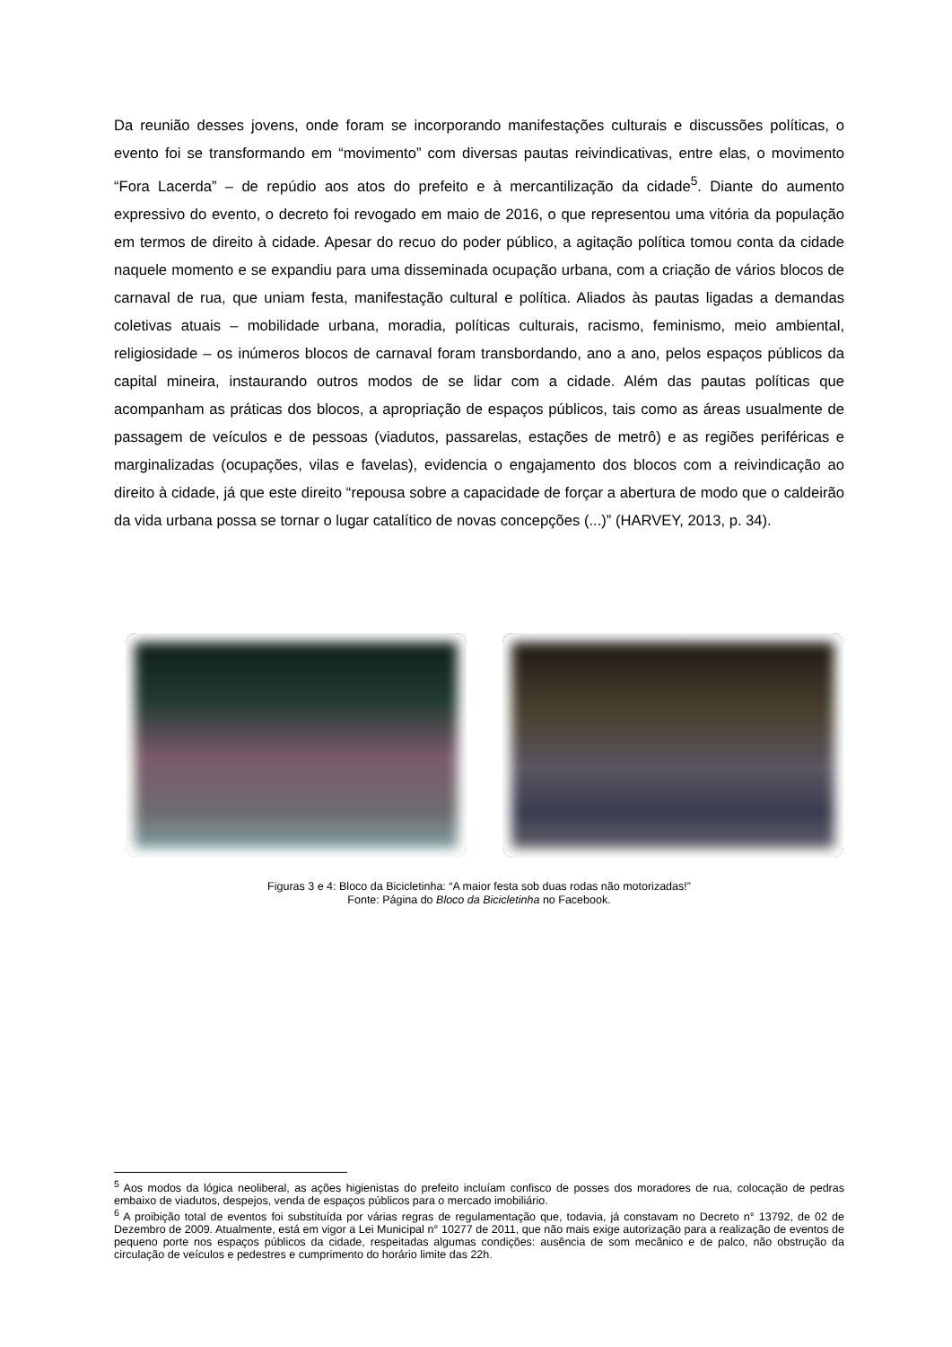Da reunião desses jovens, onde foram se incorporando manifestações culturais e discussões políticas, o evento foi se transformando em “movimento” com diversas pautas reivindicativas, entre elas, o movimento “Fora Lacerda” – de repúdio aos atos do prefeito e à mercantilização da cidade<sup>5</sup>. Diante do aumento expressivo do evento, o decreto foi revogado em maio de 2016, o que representou uma vitória da população em termos de direito à cidade. Apesar do recuo do poder público, a agitação política tomou conta da cidade naquele momento e se expandiu para uma disseminada ocupação urbana, com a criação de vários blocos de carnaval de rua, que uniam festa, manifestação cultural e política. Aliados às pautas ligadas a demandas coletivas atuais – mobilidade urbana, moradia, políticas culturais, racismo, feminismo, meio ambiental, religiosidade – os inúmeros blocos de carnaval foram transbordando, ano a ano, pelos espaços públicos da capital mineira, instaurando outros modos de se lidar com a cidade. Além das pautas políticas que acompanham as práticas dos blocos, a apropriação de espaços públicos, tais como as áreas usualmente de passagem de veículos e de pessoas (viadutos, passarelas, estações de metrô) e as regiões periféricas e marginalizadas (ocupações, vilas e favelas), evidencia o engajamento dos blocos com a reivindicação ao direito à cidade, já que este direito “repousa sobre a capacidade de forçar a abertura de modo que o caldeirão da vida urbana possa se tornar o lugar catalítico de novas concepções (...)” (HARVEY, 2013, p. 34).
Figuras 3 e 4: Bloco da Bicicletinha: “A maior festa sob duas rodas não motorizadas!”
Fonte: Página do Bloco da Bicicletinha no Facebook.
<sup>5</sup> Aos modos da lógica neoliberal, as ações higienistas do prefeito incluíam confisco de posses dos moradores de rua, colocação de pedras embaixo de viadutos, despejos, venda de espaços públicos para o mercado imobiliário.
<sup>6</sup> A proibição total de eventos foi substituída por várias regras de regulamentação que, todavia, já constavam no Decreto n° 13792, de 02 de Dezembro de 2009. Atualmente, está em vigor a Lei Municipal n° 10277 de 2011, que não mais exige autorização para a realização de eventos de pequeno porte nos espaços públicos da cidade, respeitadas algumas condições: ausência de som mecânico e de palco, não obstrução da circulação de veículos e pedestres e cumprimento do horário limite das 22h.